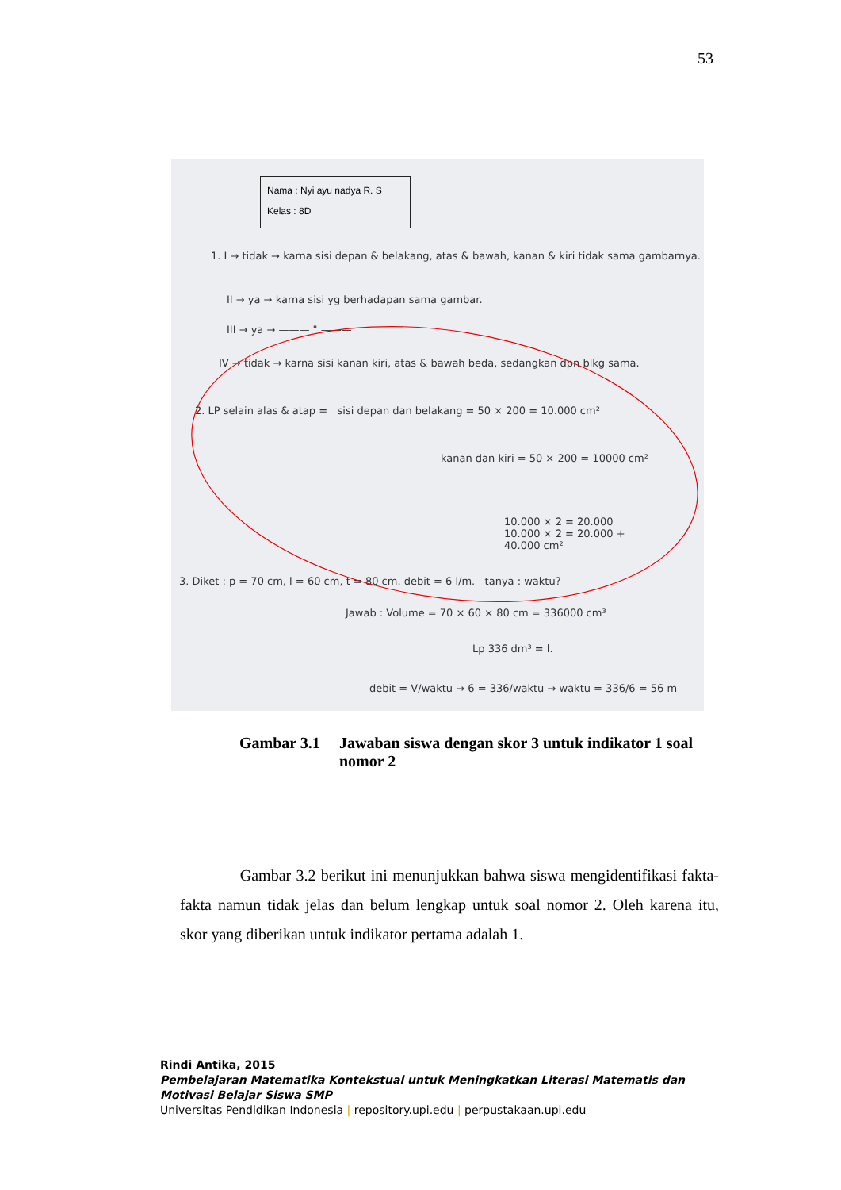53
Nama : Nyi ayu nadya R. S
Kelas : 8D
1. I → tidak → karna sisi depan & belakang, atas & bawah, kanan & kiri tidak sama gambarnya.
II → ya → karna sisi yg berhadapan sama gambar.
III → ya → ——— " ———
IV → tidak → karna sisi kanan kiri, atas & bawah beda, sedangkan dpn blkg sama.
2. LP selain alas & atap = sisi depan dan belakang = 50 × 200 = 10.000 cm²
kanan dan kiri = 50 × 200 = 10000 cm²
10.000 × 2 = 20.000
10.000 × 2 = 20.000 +
40.000 cm²
3. Diket : p = 70 cm, l = 60 cm, t = 80 cm. debit = 6 l/m. tanya : waktu?
Jawab : Volume = 70 × 60 × 80 cm = 336000 cm³
Lp 336 dm³ = l.
debit = V/waktu → 6 = 336/waktu → waktu = 336/6 = 56 m
Gambar 3.1 Jawaban siswa dengan skor 3 untuk indikator 1 soal nomor 2
Gambar 3.2 berikut ini menunjukkan bahwa siswa mengidentifikasi fakta-fakta namun tidak jelas dan belum lengkap untuk soal nomor 2. Oleh karena itu, skor yang diberikan untuk indikator pertama adalah 1.
Rindi Antika, 2015
Pembelajaran Matematika Kontekstual untuk Meningkatkan Literasi Matematis dan
Motivasi Belajar Siswa SMP
Universitas Pendidikan Indonesia | repository.upi.edu | perpustakaan.upi.edu